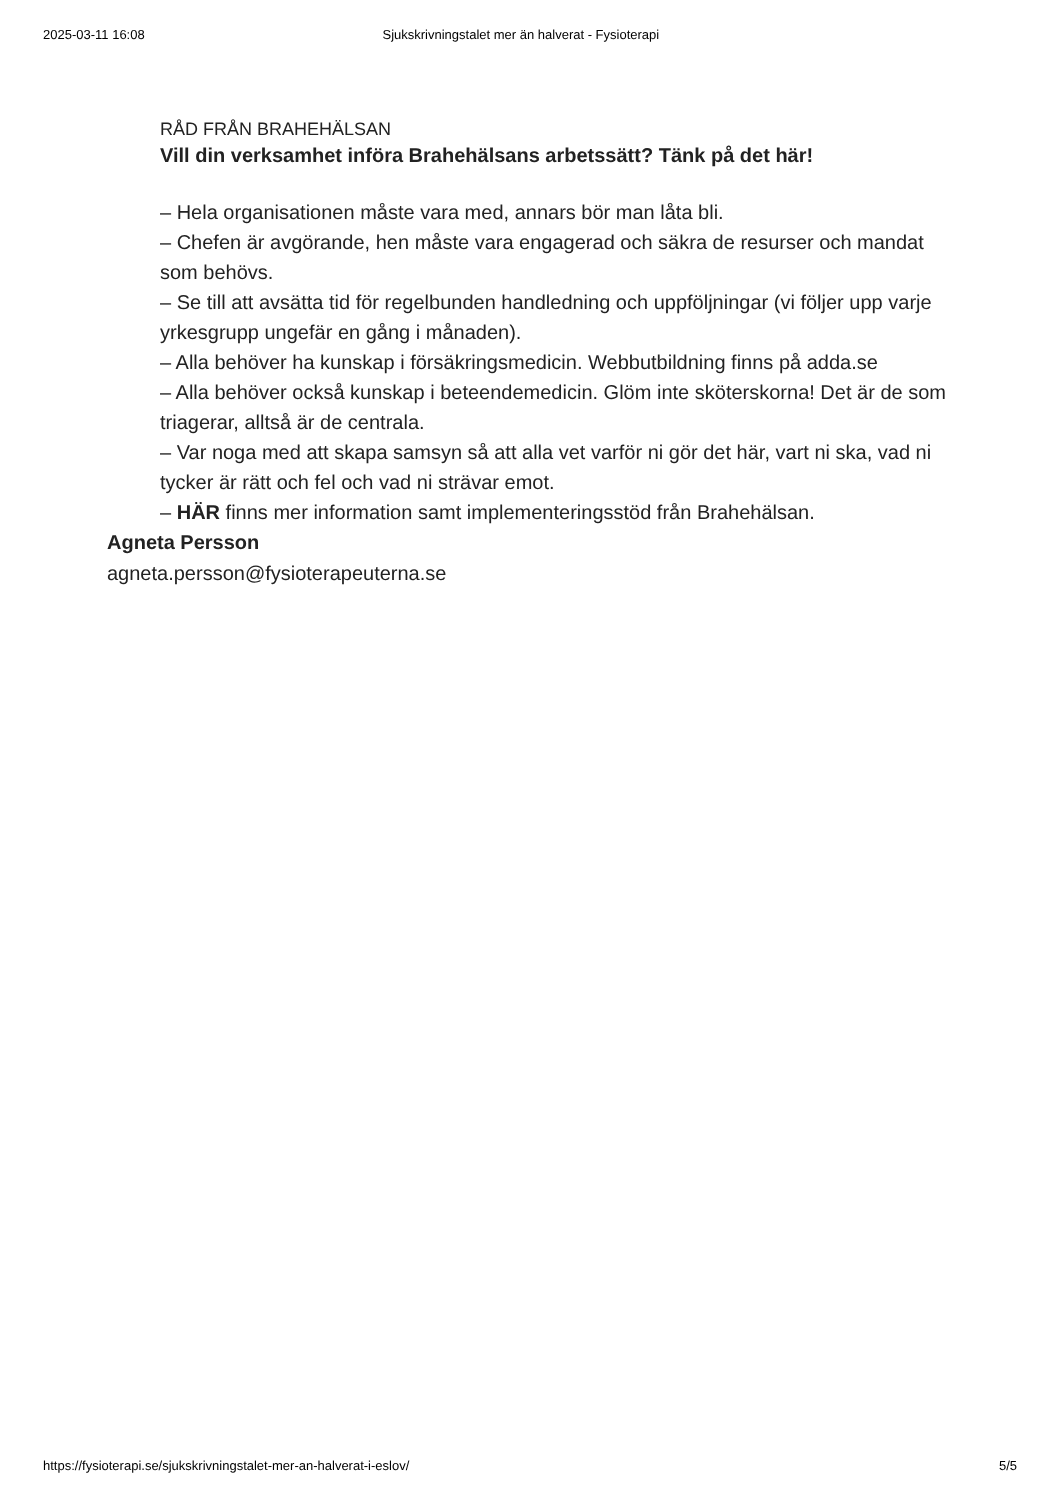2025-03-11 16:08 Sjukskrivningstalet mer än halverat - Fysioterapi
RÅD FRÅN BRAHEHÄLSAN
Vill din verksamhet införa Brahehälsans arbetssätt? Tänk på det här!
– Hela organisationen måste vara med, annars bör man låta bli.
– Chefen är avgörande, hen måste vara engagerad och säkra de resurser och mandat som behövs.
– Se till att avsätta tid för regelbunden handledning och uppföljningar (vi följer upp varje yrkesgrupp ungefär en gång i månaden).
– Alla behöver ha kunskap i försäkringsmedicin. Webbutbildning finns på adda.se
– Alla behöver också kunskap i beteendemedicin. Glöm inte sköterskorna! Det är de som triagerar, alltså är de centrala.
– Var noga med att skapa samsyn så att alla vet varför ni gör det här, vart ni ska, vad ni tycker är rätt och fel och vad ni strävar emot.
– HÄR finns mer information samt implementeringsstöd från Brahehälsan.
Agneta Persson
agneta.persson@fysioterapeuterna.se
https://fysioterapi.se/sjukskrivningstalet-mer-an-halverat-i-eslov/ 5/5